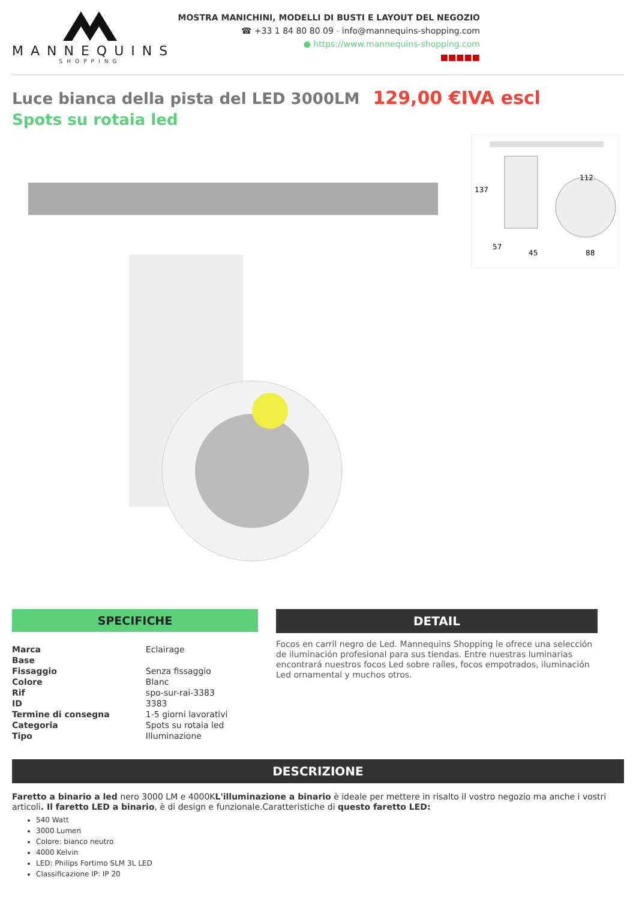MANNEQUINS
SHOPPING
MOSTRA MANICHINI, MODELLI DI BUSTI E LAYOUT DEL NEGOZIO
☎ +33 1 84 80 80 09 - info@mannequins-shopping.com
● https://www.mannequins-shopping.com
■■■■■
Luce bianca della pista del LED 3000LM 129,00 €IVA escl
Spots su rotaia led
137
112
57
45
88
SPECIFICHE
| Marca | Eclairage |
| Base | |
| Fissaggio | Senza fissaggio |
| Colore | Blanc |
| Rif | spo-sur-rai-3383 |
| ID | 3383 |
| Termine di consegna | 1-5 giorni lavorativi |
| Categoria | Spots su rotaia led |
| Tipo | Illuminazione |
DETAIL
Focos en carril negro de Led. Mannequins Shopping le ofrece una selección de iluminación profesional para sus tiendas. Entre nuestras luminarias encontrará nuestros focos Led sobre raíles, focos empotrados, iluminación Led ornamental y muchos otros.
DESCRIZIONE
Faretto a binario a led nero 3000 LM e 4000KL'illuminazione a binario è ideale per mettere in risalto il vostro negozio ma anche i vostri articoli. Il faretto LED a binario, è di design e funzionale.Caratteristiche di questo faretto LED:
540 Watt
3000 Lumen
Colore: bianco neutro
4000 Kelvin
LED: Philips Fortimo SLM 3L LED
Classificazione IP: IP 20